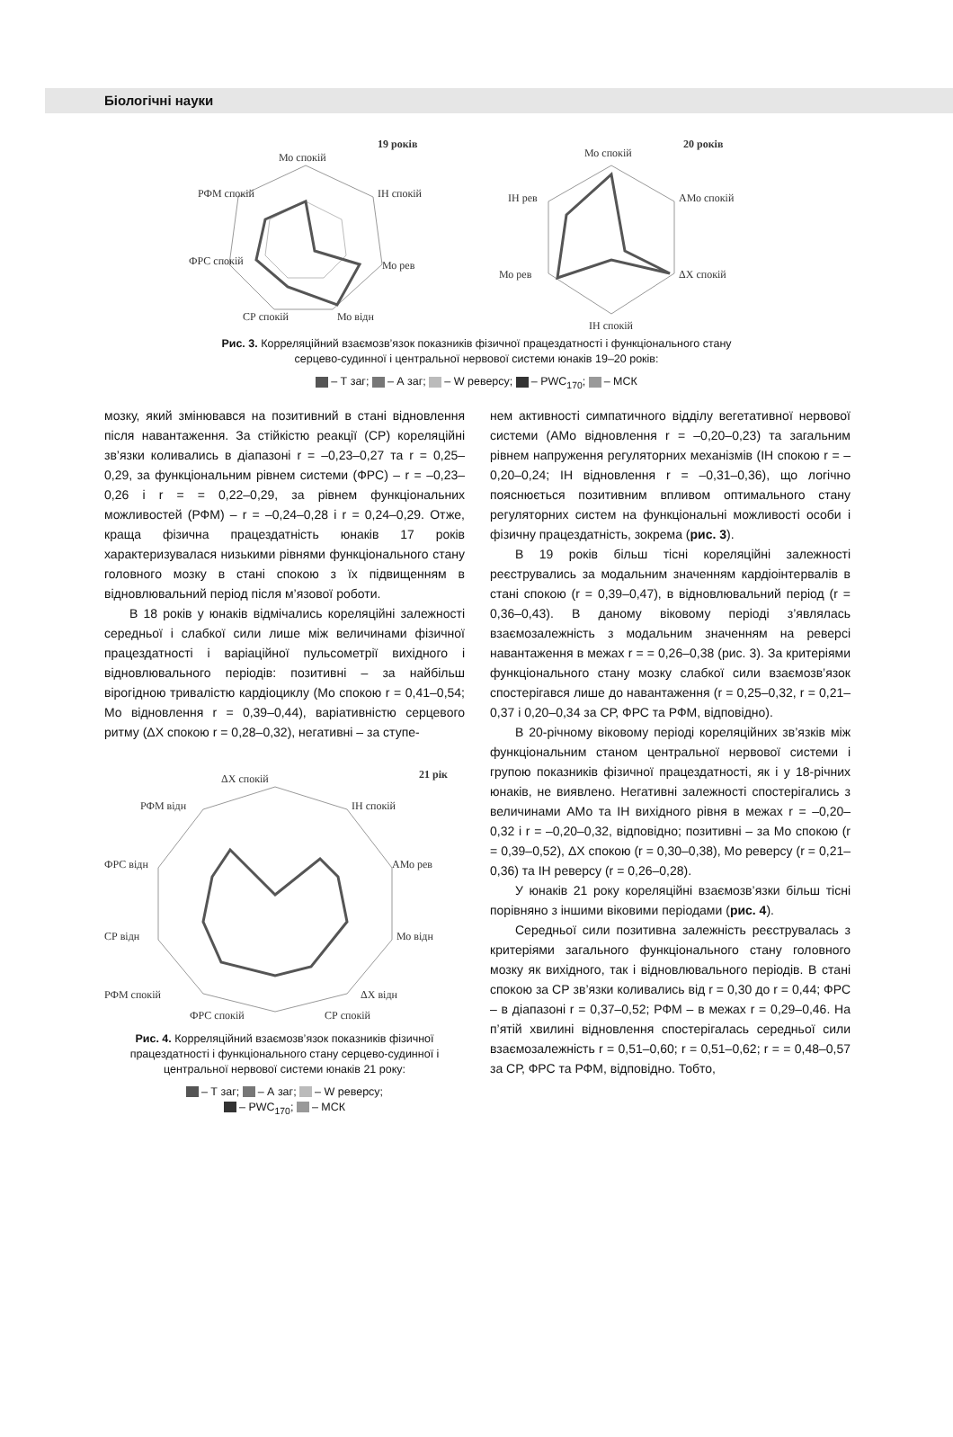Біологічні науки
19 років
Мо спокій
ІН спокій
Мо рев
Мо відн
СР спокій
ФРС спокій
РФМ спокій
20 років
Мо спокій
АМо спокій
ΔХ спокій
ІН спокій
Мо рев
ІН рев
Рис. 3. Корреляційний взаємозв’язок показників фізичної працездатності і функціонального стану
серцево-судинної і центральної нервової системи юнаків 19–20 років:
– Т заг; – А заг; – W реверсу; – PWC<sub>170</sub>; – МСК
мозку, який змінювався на позитивний в стані відновлення після навантаження. За стійкістю реакції (СР) кореляційні зв’язки коливались в діапазоні r = –0,23–0,27 та r = 0,25–0,29, за функціональним рівнем системи (ФРС) – r = –0,23–0,26 і r = = 0,22–0,29, за рівнем функціональних можливостей (РФМ) – r = –0,24–0,28 і r = 0,24–0,29. Отже, краща фізична працездатність юнаків 17 років характеризувалася низькими рівнями функціонального стану головного мозку в стані спокою з їх підвищенням в відновлювальний період після м’язової роботи.
В 18 років у юнаків відмічались кореляційні залежності середньої і слабкої сили лише між величинами фізичної працездатності і варіаційної пульсометрії вихідного і відновлювального періодів: позитивні – за найбільш вірогідною тривалістю кардіоциклу (Мо спокою r = 0,41–0,54; Мо відновлення r = 0,39–0,44), варіативністю серцевого ритму (ΔХ спокою r = 0,28–0,32), негативні – за ступе-
21 рік
ΔХ спокій
ІН спокій
АМо рев
Мо відн
ΔХ відн
СР спокій
ФРС спокій
РФМ спокій
СР відн
ФРС відн
РФМ відн
Рис. 4. Корреляційний взаємозв’язок показників фізичної працездатності і функціонального стану серцево-судинної і центральної нервової системи юнаків 21 року:
– Т заг; – А заг; – W реверсу;
– PWC<sub>170</sub>; – МСК
нем активності симпатичного відділу вегетативної нервової системи (АМо відновлення r = –0,20–0,23) та загальним рівнем напруження регуляторних механізмів (ІН спокою r = –0,20–0,24; ІН відновлення r = –0,31–0,36), що логічно пояснюється позитивним впливом оптимального стану регуляторних систем на функціональні можливості особи і фізичну працездатність, зокрема (рис. 3).
В 19 років більш тісні кореляційні залежності реєструвались за модальним значенням кардіоінтервалів в стані спокою (r = 0,39–0,47), в відновлювальний період (r = 0,36–0,43). В даному віковому періоді з’являлась взаємозалежність з модальним значенням на реверсі навантаження в межах r = = 0,26–0,38 (рис. 3). За критеріями функціонального стану мозку слабкої сили взаємозв’язок спостерігався лише до навантаження (r = 0,25–0,32, r = 0,21–0,37 і 0,20–0,34 за СР, ФРС та РФМ, відповідно).
В 20-річному віковому періоді кореляційних зв’язків між функціональним станом центральної нервової системи і групою показників фізичної працездатності, як і у 18-річних юнаків, не виявлено. Негативні залежності спостерігались з величинами АМо та ІН вихідного рівня в межах r = –0,20–0,32 і r = –0,20–0,32, відповідно; позитивні – за Мо спокою (r = 0,39–0,52), ΔХ спокою (r = 0,30–0,38), Мо реверсу (r = 0,21–0,36) та ІН реверсу (r = 0,26–0,28).
У юнаків 21 року кореляційні взаємозв’язки більш тісні порівняно з іншими віковими періодами (рис. 4).
Середньої сили позитивна залежність реєструвалась з критеріями загального функціонального стану головного мозку як вихідного, так і відновлювального періодів. В стані спокою за СР зв’язки коливались від r = 0,30 до r = 0,44; ФРС – в діапазоні r = 0,37–0,52; РФМ – в межах r = 0,29–0,46. На п’ятій хвилині відновлення спостерігалась середньої сили взаємозалежність r = 0,51–0,60; r = 0,51–0,62; r = = 0,48–0,57 за СР, ФРС та РФМ, відповідно. Тобто,